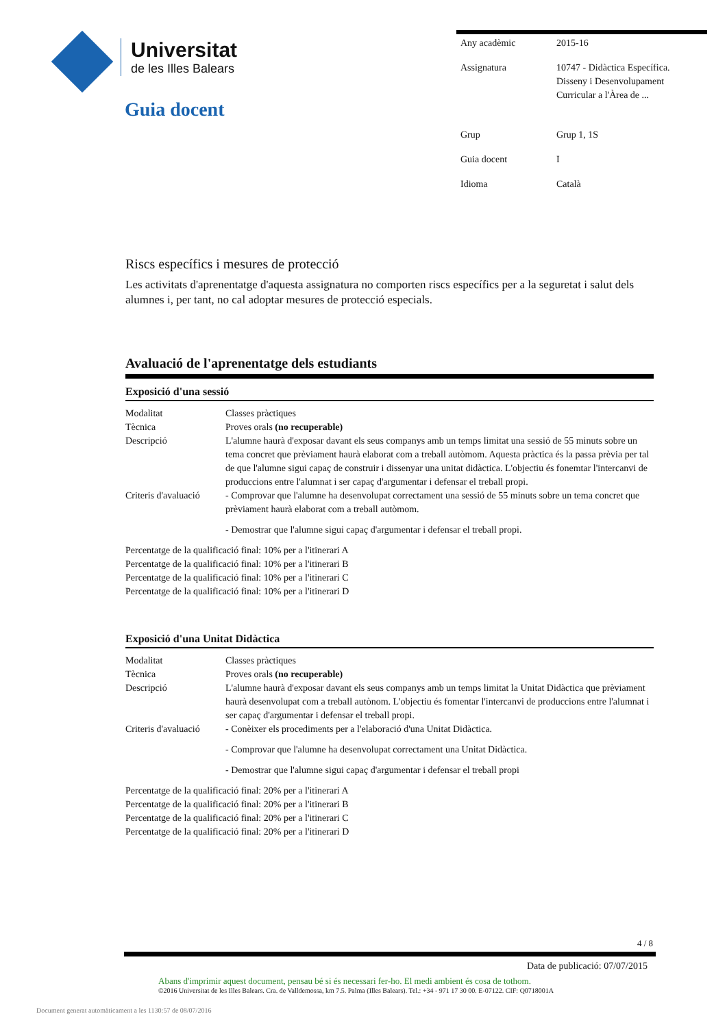Universitat
de les Illes Balears
Guia docent
| Any acadèmic | 2015-16 |
| Assignatura | 10747 - Didàctica Específica. Disseny i Desenvolupament Curricular a l'Àrea de ... |
| Grup | Grup 1, 1S |
| Guia docent | I |
| Idioma | Català |
Riscs específics i mesures de protecció
Les activitats d'aprenentatge d'aquesta assignatura no comporten riscs específics per a la seguretat i salut dels alumnes i, per tant, no cal adoptar mesures de protecció especials.
Avaluació de l'aprenentatge dels estudiants
Exposició d'una sessió
| Modalitat | Classes pràctiques |
| Tècnica | Proves orals (no recuperable) |
| Descripció | L'alumne haurà d'exposar davant els seus companys amb un temps limitat una sessió de 55 minuts sobre un tema concret que prèviament haurà elaborat com a treball autòmom. Aquesta pràctica és la passa prèvia per tal de que l'alumne sigui capaç de construir i dissenyar una unitat didàctica. L'objectiu és fonemtar l'intercanvi de produccions entre l'alumnat i ser capaç d'argumentar i defensar el treball propi. |
| Criteris d'avaluació | - Comprovar que l'alumne ha desenvolupat correctament una sessió de 55 minuts sobre un tema concret que prèviament haurà elaborat com a treball autòmom. - Demostrar que l'alumne sigui capaç d'argumentar i defensar el treball propi. |
Percentatge de la qualificació final: 10% per a l'itinerari A
Percentatge de la qualificació final: 10% per a l'itinerari B
Percentatge de la qualificació final: 10% per a l'itinerari C
Percentatge de la qualificació final: 10% per a l'itinerari D
Exposició d'una Unitat Didàctica
| Modalitat | Classes pràctiques |
| Tècnica | Proves orals (no recuperable) |
| Descripció | L'alumne haurà d'exposar davant els seus companys amb un temps limitat la Unitat Didàctica que prèviament haurà desenvolupat com a treball autònom. L'objectiu és fomentar l'intercanvi de produccions entre l'alumnat i ser capaç d'argumentar i defensar el treball propi. |
| Criteris d'avaluació | - Conèixer els procediments per a l'elaboració d'una Unitat Didàctica. - Comprovar que l'alumne ha desenvolupat correctament una Unitat Didàctica. - Demostrar que l'alumne sigui capaç d'argumentar i defensar el treball propi |
Percentatge de la qualificació final: 20% per a l'itinerari A
Percentatge de la qualificació final: 20% per a l'itinerari B
Percentatge de la qualificació final: 20% per a l'itinerari C
Percentatge de la qualificació final: 20% per a l'itinerari D
4 / 8
Data de publicació: 07/07/2015
Abans d'imprimir aquest document, pensau bé si és necessari fer-ho. El medi ambient és cosa de tothom.
©2016 Universitat de les Illes Balears. Cra. de Valldemossa, km 7.5. Palma (Illes Balears). Tel.: +34 - 971 17 30 00. E-07122. CIF: Q0718001A
Document generat automàticament a les 1130:57 de 08/07/2016